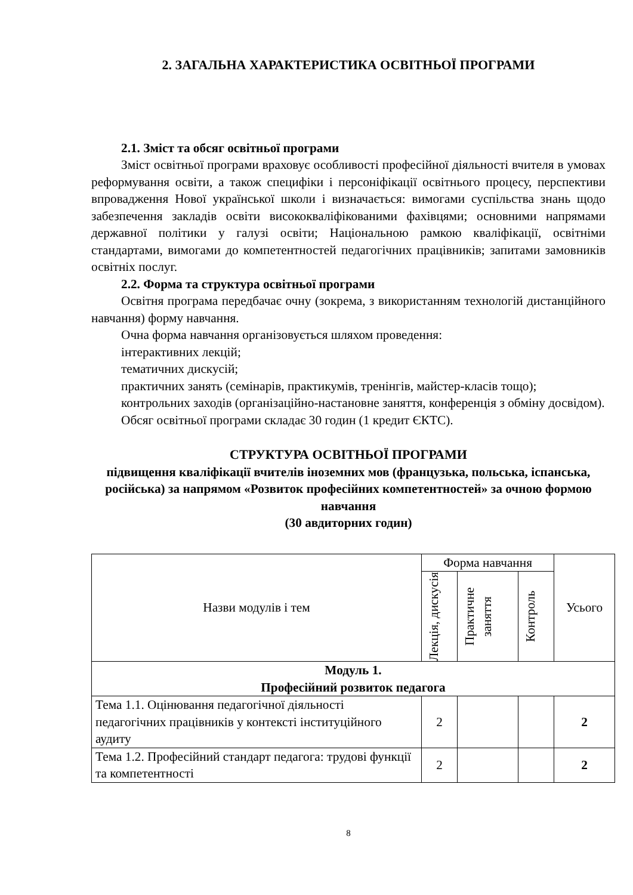2. ЗАГАЛЬНА ХАРАКТЕРИСТИКА ОСВІТНЬОЇ ПРОГРАМИ
2.1. Зміст та обсяг освітньої програми
Зміст освітньої програми враховує особливості професійної діяльності вчителя в умовах реформування освіти, а також специфіки і персоніфікації освітнього процесу, перспективи впровадження Нової української школи і визначається: вимогами суспільства знань щодо забезпечення закладів освіти висококваліфікованими фахівцями; основними напрямами державної політики у галузі освіти; Національною рамкою кваліфікації, освітніми стандартами, вимогами до компетентностей педагогічних працівників; запитами замовників освітніх послуг.
2.2. Форма та структура освітньої програми
Освітня програма передбачає очну (зокрема, з використанням технологій дистанційного навчання) форму навчання.
Очна форма навчання організовується шляхом проведення:
інтерактивних лекцій;
тематичних дискусій;
практичних занять (семінарів, практикумів, тренінгів, майстер-класів тощо);
контрольних заходів (організаційно-настановне заняття, конференція з обміну досвідом).
Обсяг освітньої програми складає 30 годин (1 кредит ЄКТС).
СТРУКТУРА ОСВІТНЬОЇ ПРОГРАМИ
підвищення кваліфікації вчителів іноземних мов (французька, польська, іспанська, російська) за напрямом «Розвиток професійних компетентностей» за очною формою навчання
(30 авдиторних годин)
| Назви модулів і тем | Форма навчання | | | Усього |
| --- | --- | --- | --- | --- |
| | Лекція, дискусія | Практичне заняття | Контроль | |
| Модуль 1. Професійний розвиток педагога | | | | |
| Тема 1.1. Оцінювання педагогічної діяльності педагогічних працівників у контексті інституційного аудиту | 2 | | | 2 |
| Тема 1.2. Професійний стандарт педагога: трудові функції та компетентності | 2 | | | 2 |
8